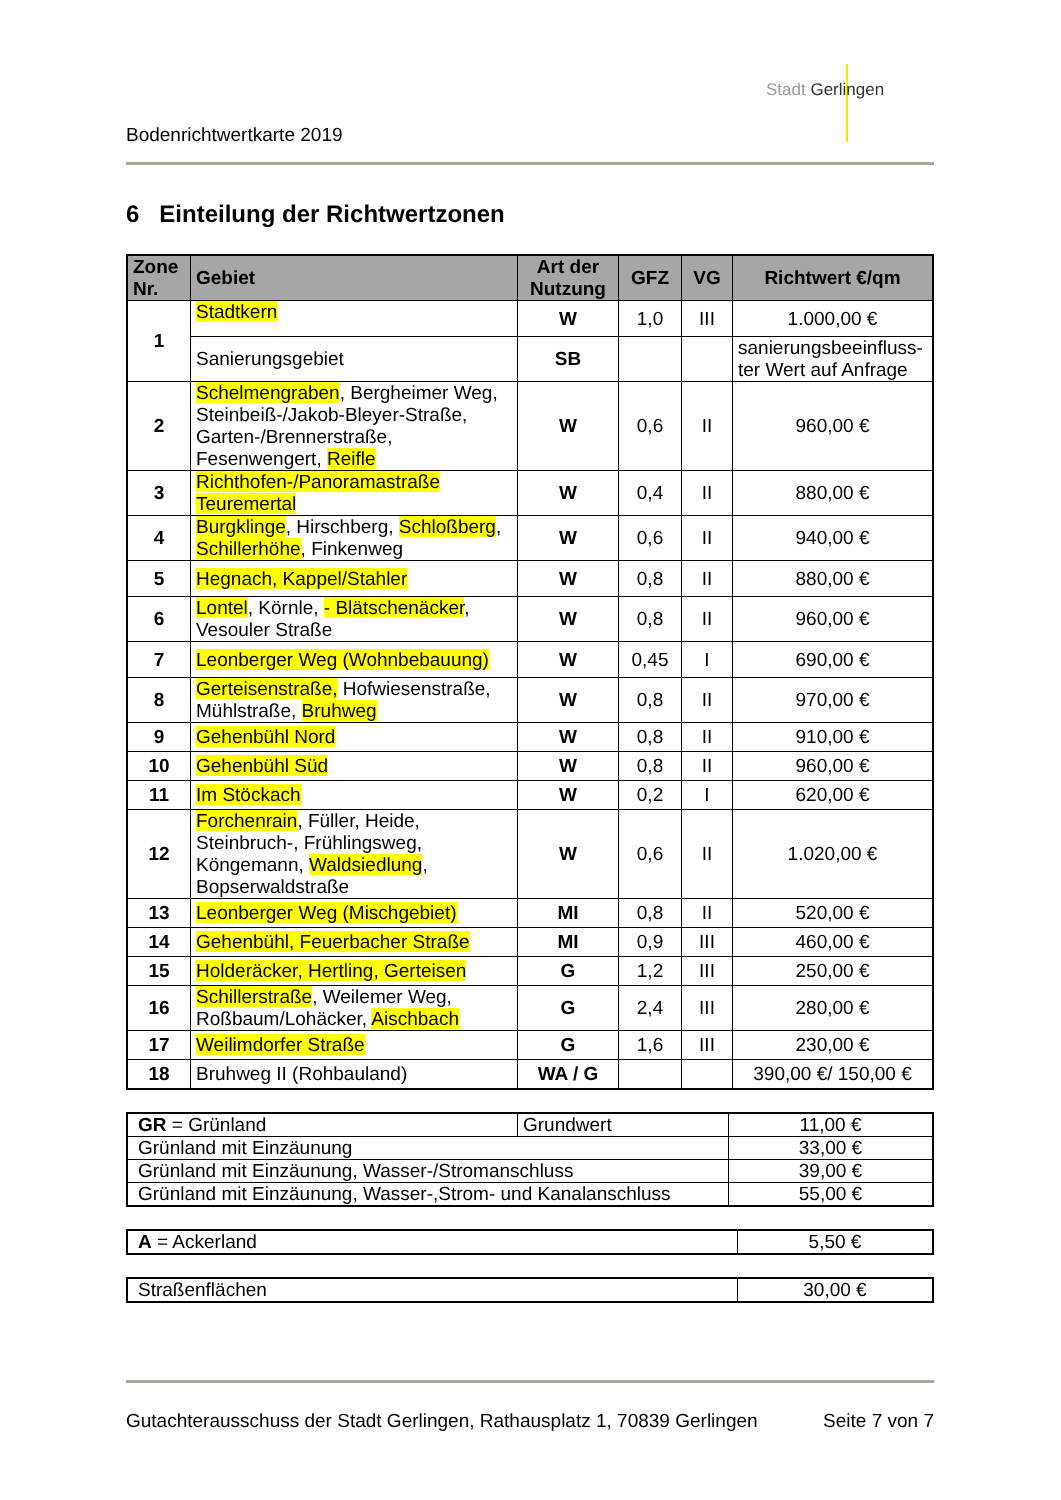Stadt Gerlingen
Bodenrichtwertkarte 2019
6 Einteilung der Richtwertzonen
| Zone Nr. | Gebiet | Art der Nutzung | GFZ | VG | Richtwert €/qm |
| --- | --- | --- | --- | --- | --- |
| 1 | Stadtkern | W | 1,0 | III | 1.000,00 € |
| | Sanierungsgebiet | SB | | | sanierungsbeeinfluss-ter Wert auf Anfrage |
| 2 | Schelmengraben , Bergheimer Weg, Steinbeiß-/Jakob-Bleyer-Straße, Garten-/Brennerstraße, Fesenwengert, Reifle | W | 0,6 | II | 960,00 € |
| 3 | Richthofen-/Panoramastraße Teuremertal | W | 0,4 | II | 880,00 € |
| 4 | Burgklinge , Hirschberg, Schloßberg , Schillerhöhe , Finkenweg | W | 0,6 | II | 940,00 € |
| 5 | Hegnach, Kappel/Stahler | W | 0,8 | II | 880,00 € |
| 6 | Lontel , Körnle, - Blätschenäcker , Vesouler Straße | W | 0,8 | II | 960,00 € |
| 7 | Leonberger Weg (Wohnbebauung) | W | 0,45 | I | 690,00 € |
| 8 | Gerteisenstraße, Hofwiesenstraße, Mühlstraße, Bruhweg | W | 0,8 | II | 970,00 € |
| 9 | Gehenbühl Nord | W | 0,8 | II | 910,00 € |
| 10 | Gehenbühl Süd | W | 0,8 | II | 960,00 € |
| 11 | Im Stöckach | W | 0,2 | I | 620,00 € |
| 12 | Forchenrain , Füller, Heide, Steinbruch-, Frühlingsweg, Köngemann, Waldsiedlung , Bopserwaldstraße | W | 0,6 | II | 1.020,00 € |
| 13 | Leonberger Weg (Mischgebiet) | MI | 0,8 | II | 520,00 € |
| 14 | Gehenbühl, Feuerbacher Straße | MI | 0,9 | III | 460,00 € |
| 15 | Holderäcker, Hertling, Gerteisen | G | 1,2 | III | 250,00 € |
| 16 | Schillerstraße , Weilemer Weg, Roßbaum/Lohäcker, Aischbach | G | 2,4 | III | 280,00 € |
| 17 | Weilimdorfer Straße | G | 1,6 | III | 230,00 € |
| 18 | Bruhweg II (Rohbauland) | WA / G | | | 390,00 €/ 150,00 € |
| GR = Grünland | Grundwert | 11,00 € |
| Grünland mit Einzäunung | | 33,00 € |
| Grünland mit Einzäunung, Wasser-/Stromanschluss | | 39,00 € |
| Grünland mit Einzäunung, Wasser-,Strom- und Kanalanschluss | | 55,00 € |
| A = Ackerland | 5,50 € |
| Straßenflächen | 30,00 € |
Gutachterausschuss der Stadt Gerlingen, Rathausplatz 1, 70839 Gerlingen Seite 7 von 7